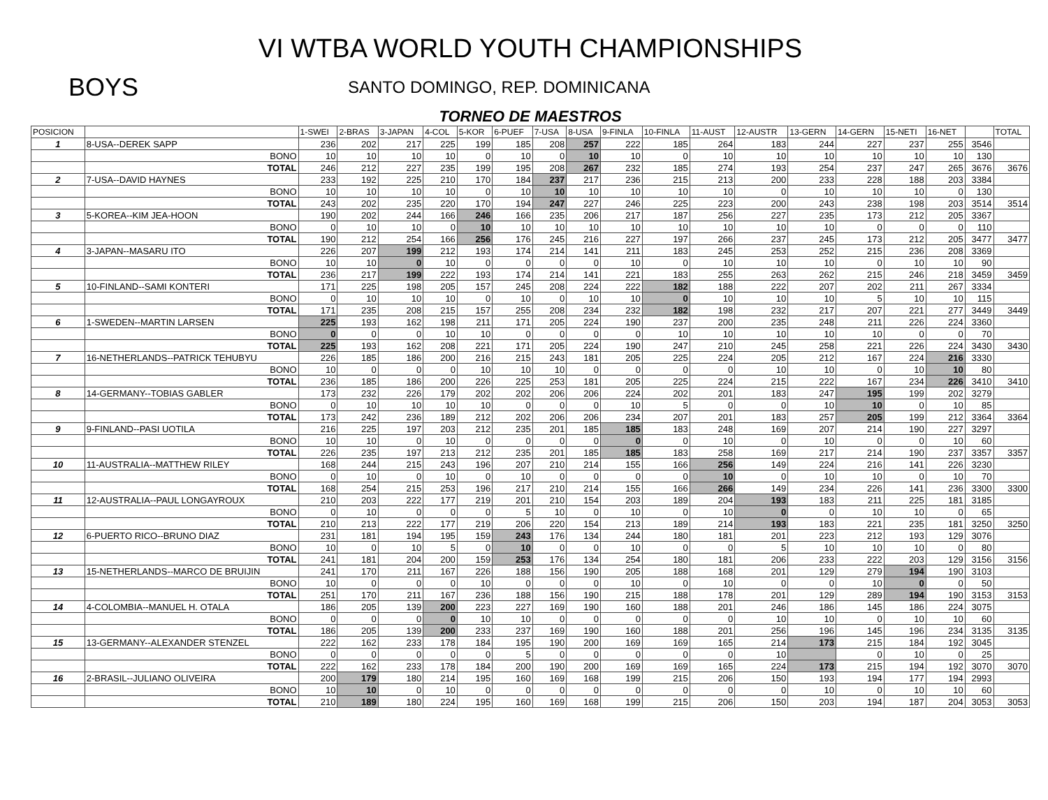VI WTBA WORLD YOUTH CHAMPIONSHIPS
BOYS
SANTO DOMINGO, REP. DOMINICANA
TORNEO DE MAESTROS
| POSICION | | 1-SWEI | 2-BRAS | 3-JAPAN | 4-COL | 5-KOR | 6-PUEF | 7-USA | 8-USA | 9-FINLA | 10-FINLA | 11-AUST | 12-AUSTR | 13-GERN | 14-GERN | 15-NETI | 16-NET | | TOTAL |
| --- | --- | --- | --- | --- | --- | --- | --- | --- | --- | --- | --- | --- | --- | --- | --- | --- | --- | --- | --- |
| 1 | 8-USA--DEREK SAPP | 236 | 202 | 217 | 225 | 199 | 185 | 208 | 257 | 222 | 185 | 264 | 183 | 244 | 227 | 237 | 255 | 3546 | |
| | BONO | 10 | 10 | 10 | 10 | 0 | 10 | 0 | 10 | 10 | 0 | 10 | 10 | 10 | 10 | 10 | 10 | 130 | |
| | TOTAL | 246 | 212 | 227 | 235 | 199 | 195 | 208 | 267 | 232 | 185 | 274 | 193 | 254 | 237 | 247 | 265 | 3676 | 3676 |
| 2 | 7-USA--DAVID HAYNES | 233 | 192 | 225 | 210 | 170 | 184 | 237 | 217 | 236 | 215 | 213 | 200 | 233 | 228 | 188 | 203 | 3384 | |
| | BONO | 10 | 10 | 10 | 10 | 0 | 10 | 10 | 10 | 10 | 10 | 10 | 0 | 10 | 10 | 10 | 0 | 130 | |
| | TOTAL | 243 | 202 | 235 | 220 | 170 | 194 | 247 | 227 | 246 | 225 | 223 | 200 | 243 | 238 | 198 | 203 | 3514 | 3514 |
| 3 | 5-KOREA--KIM JEA-HOON | 190 | 202 | 244 | 166 | 246 | 166 | 235 | 206 | 217 | 187 | 256 | 227 | 235 | 173 | 212 | 205 | 3367 | |
| | BONO | 0 | 10 | 10 | 0 | 10 | 10 | 10 | 10 | 10 | 10 | 10 | 10 | 10 | 0 | 0 | 0 | 110 | |
| | TOTAL | 190 | 212 | 254 | 166 | 256 | 176 | 245 | 216 | 227 | 197 | 266 | 237 | 245 | 173 | 212 | 205 | 3477 | 3477 |
| 4 | 3-JAPAN--MASARU ITO | 226 | 207 | 199 | 212 | 193 | 174 | 214 | 141 | 211 | 183 | 245 | 253 | 252 | 215 | 236 | 208 | 3369 | |
| | BONO | 10 | 10 | 0 | 10 | 0 | 0 | 0 | 0 | 10 | 0 | 10 | 10 | 10 | 0 | 10 | 10 | 90 | |
| | TOTAL | 236 | 217 | 199 | 222 | 193 | 174 | 214 | 141 | 221 | 183 | 255 | 263 | 262 | 215 | 246 | 218 | 3459 | 3459 |
| 5 | 10-FINLAND--SAMI KONTERI | 171 | 225 | 198 | 205 | 157 | 245 | 208 | 224 | 222 | 182 | 188 | 222 | 207 | 202 | 211 | 267 | 3334 | |
| | BONO | 0 | 10 | 10 | 10 | 0 | 10 | 0 | 10 | 10 | 0 | 10 | 10 | 10 | 5 | 10 | 10 | 115 | |
| | TOTAL | 171 | 235 | 208 | 215 | 157 | 255 | 208 | 234 | 232 | 182 | 198 | 232 | 217 | 207 | 221 | 277 | 3449 | 3449 |
| 6 | 1-SWEDEN--MARTIN LARSEN | 225 | 193 | 162 | 198 | 211 | 171 | 205 | 224 | 190 | 237 | 200 | 235 | 248 | 211 | 226 | 224 | 3360 | |
| | BONO | 0 | 0 | 0 | 10 | 10 | 0 | 0 | 0 | 0 | 10 | 10 | 10 | 10 | 10 | 0 | 0 | 70 | |
| | TOTAL | 225 | 193 | 162 | 208 | 221 | 171 | 205 | 224 | 190 | 247 | 210 | 245 | 258 | 221 | 226 | 224 | 3430 | 3430 |
| 7 | 16-NETHERLANDS--PATRICK TEHUBYU | 226 | 185 | 186 | 200 | 216 | 215 | 243 | 181 | 205 | 225 | 224 | 205 | 212 | 167 | 224 | 216 | 3330 | |
| | BONO | 10 | 0 | 0 | 0 | 10 | 10 | 10 | 0 | 0 | 0 | 0 | 10 | 10 | 0 | 10 | 10 | 80 | |
| | TOTAL | 236 | 185 | 186 | 200 | 226 | 225 | 253 | 181 | 205 | 225 | 224 | 215 | 222 | 167 | 234 | 226 | 3410 | 3410 |
| 8 | 14-GERMANY--TOBIAS GABLER | 173 | 232 | 226 | 179 | 202 | 202 | 206 | 206 | 224 | 202 | 201 | 183 | 247 | 195 | 199 | 202 | 3279 | |
| | BONO | 0 | 10 | 10 | 10 | 10 | 0 | 0 | 0 | 10 | 5 | 0 | 0 | 10 | 10 | 0 | 10 | 85 | |
| | TOTAL | 173 | 242 | 236 | 189 | 212 | 202 | 206 | 206 | 234 | 207 | 201 | 183 | 257 | 205 | 199 | 212 | 3364 | 3364 |
| 9 | 9-FINLAND--PASI UOTILA | 216 | 225 | 197 | 203 | 212 | 235 | 201 | 185 | 185 | 183 | 248 | 169 | 207 | 214 | 190 | 227 | 3297 | |
| | BONO | 10 | 10 | 0 | 10 | 0 | 0 | 0 | 0 | 0 | 0 | 10 | 0 | 10 | 0 | 0 | 10 | 60 | |
| | TOTAL | 226 | 235 | 197 | 213 | 212 | 235 | 201 | 185 | 185 | 183 | 258 | 169 | 217 | 214 | 190 | 237 | 3357 | 3357 |
| 10 | 11-AUSTRALIA--MATTHEW RILEY | 168 | 244 | 215 | 243 | 196 | 207 | 210 | 214 | 155 | 166 | 256 | 149 | 224 | 216 | 141 | 226 | 3230 | |
| | BONO | 0 | 10 | 0 | 10 | 0 | 10 | 0 | 0 | 0 | 0 | 10 | 0 | 10 | 10 | 0 | 10 | 70 | |
| | TOTAL | 168 | 254 | 215 | 253 | 196 | 217 | 210 | 214 | 155 | 166 | 266 | 149 | 234 | 226 | 141 | 236 | 3300 | 3300 |
| 11 | 12-AUSTRALIA--PAUL LONGAYROUX | 210 | 203 | 222 | 177 | 219 | 201 | 210 | 154 | 203 | 189 | 204 | 193 | 183 | 211 | 225 | 181 | 3185 | |
| | BONO | 0 | 10 | 0 | 0 | 0 | 5 | 10 | 0 | 10 | 0 | 10 | 0 | 0 | 10 | 10 | 0 | 65 | |
| | TOTAL | 210 | 213 | 222 | 177 | 219 | 206 | 220 | 154 | 213 | 189 | 214 | 193 | 183 | 221 | 235 | 181 | 3250 | 3250 |
| 12 | 6-PUERTO RICO--BRUNO DIAZ | 231 | 181 | 194 | 195 | 159 | 243 | 176 | 134 | 244 | 180 | 181 | 201 | 223 | 212 | 193 | 129 | 3076 | |
| | BONO | 10 | 0 | 10 | 5 | 0 | 10 | 0 | 0 | 10 | 0 | 0 | 5 | 10 | 10 | 10 | 0 | 80 | |
| | TOTAL | 241 | 181 | 204 | 200 | 159 | 253 | 176 | 134 | 254 | 180 | 181 | 206 | 233 | 222 | 203 | 129 | 3156 | 3156 |
| 13 | 15-NETHERLANDS--MARCO DE BRUIJIN | 241 | 170 | 211 | 167 | 226 | 188 | 156 | 190 | 205 | 188 | 168 | 201 | 129 | 279 | 194 | 190 | 3103 | |
| | BONO | 10 | 0 | 0 | 0 | 10 | 0 | 0 | 0 | 10 | 0 | 10 | 0 | 0 | 10 | 0 | 0 | 50 | |
| | TOTAL | 251 | 170 | 211 | 167 | 236 | 188 | 156 | 190 | 215 | 188 | 178 | 201 | 129 | 289 | 194 | 190 | 3153 | 3153 |
| 14 | 4-COLOMBIA--MANUEL H. OTALA | 186 | 205 | 139 | 200 | 223 | 227 | 169 | 190 | 160 | 188 | 201 | 246 | 186 | 145 | 186 | 224 | 3075 | |
| | BONO | 0 | 0 | 0 | 0 | 10 | 10 | 0 | 0 | 0 | 0 | 0 | 10 | 10 | 0 | 10 | 10 | 60 | |
| | TOTAL | 186 | 205 | 139 | 200 | 233 | 237 | 169 | 190 | 160 | 188 | 201 | 256 | 196 | 145 | 196 | 234 | 3135 | 3135 |
| 15 | 13-GERMANY--ALEXANDER STENZEL | 222 | 162 | 233 | 178 | 184 | 195 | 190 | 200 | 169 | 169 | 165 | 214 | 173 | 215 | 184 | 192 | 3045 | |
| | BONO | 0 | 0 | 0 | 0 | 0 | 5 | 0 | 0 | 0 | 0 | 0 | 10 | | 0 | 10 | 0 | 25 | |
| | TOTAL | 222 | 162 | 233 | 178 | 184 | 200 | 190 | 200 | 169 | 169 | 165 | 224 | 173 | 215 | 194 | 192 | 3070 | 3070 |
| 16 | 2-BRASIL--JULIANO OLIVEIRA | 200 | 179 | 180 | 214 | 195 | 160 | 169 | 168 | 199 | 215 | 206 | 150 | 193 | 194 | 177 | 194 | 2993 | |
| | BONO | 10 | 10 | 0 | 10 | 0 | 0 | 0 | 0 | 0 | 0 | 0 | 0 | 10 | 0 | 10 | 10 | 60 | |
| | TOTAL | 210 | 189 | 180 | 224 | 195 | 160 | 169 | 168 | 199 | 215 | 206 | 150 | 203 | 194 | 187 | 204 | 3053 | 3053 |